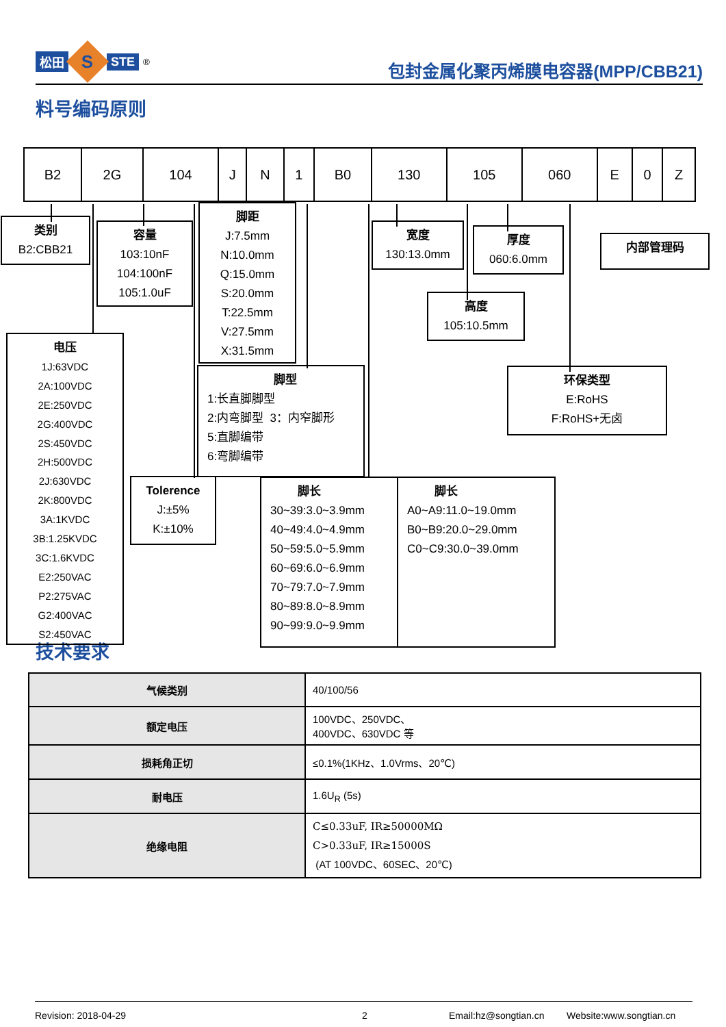松田
S
STE<sup>®</sup>
包封金属化聚丙烯膜电容器(MPP/CBB21)
料号编码原则
| B2 | 2G | 104 | J | N | 1 | B0 | 130 | 105 | 060 | E | 0 | Z |
类别
B2:CBB21
容量
103:10nF
104:100nF
105:1.0uF
脚距
J:7.5mm
N:10.0mm
Q:15.0mm
S:20.0mm
T:22.5mm
V:27.5mm
X:31.5mm
宽度
130:13.0mm
厚度
060:6.0mm
内部管理码
高度
105:10.5mm
电压
1J:63VDC
2A:100VDC
2E:250VDC
2G:400VDC
2S:450VDC
2H:500VDC
2J:630VDC
2K:800VDC
3A:1KVDC
3B:1.25KVDC
3C:1.6KVDC
E2:250VAC
P2:275VAC
G2:400VAC
S2:450VAC
脚型
1:长直脚脚型
2:内弯脚型 3：内窄脚形
5:直脚编带
6:弯脚编带
环保类型
E:RoHS
F:RoHS+无卤
Tolerence
J:±5%
K:±10%
脚长
30~39:3.0~3.9mm
40~49:4.0~4.9mm
50~59:5.0~5.9mm
60~69:6.0~6.9mm
70~79:7.0~7.9mm
80~89:8.0~8.9mm
90~99:9.0~9.9mm
脚长
A0~A9:11.0~19.0mm
B0~B9:20.0~29.0mm
C0~C9:30.0~39.0mm
技术要求
| 气候类别 | 40/100/56 |
| 额定电压 | 100VDC、250VDC、 400VDC、630VDC 等 |
| 损耗角正切 | ≤0.1%(1KHz、1.0Vrms、20℃) |
| 耐电压 | 1.6U<sub>R</sub> (5s) |
| 绝缘电阻 | C≤0.33uF, IR≥50000MΩ C>0.33uF, IR≥15000S (AT 100VDC、60SEC、20℃) |
Revision: 2018-04-29 2 Email:hz@songtian.cn Website:www.songtian.cn